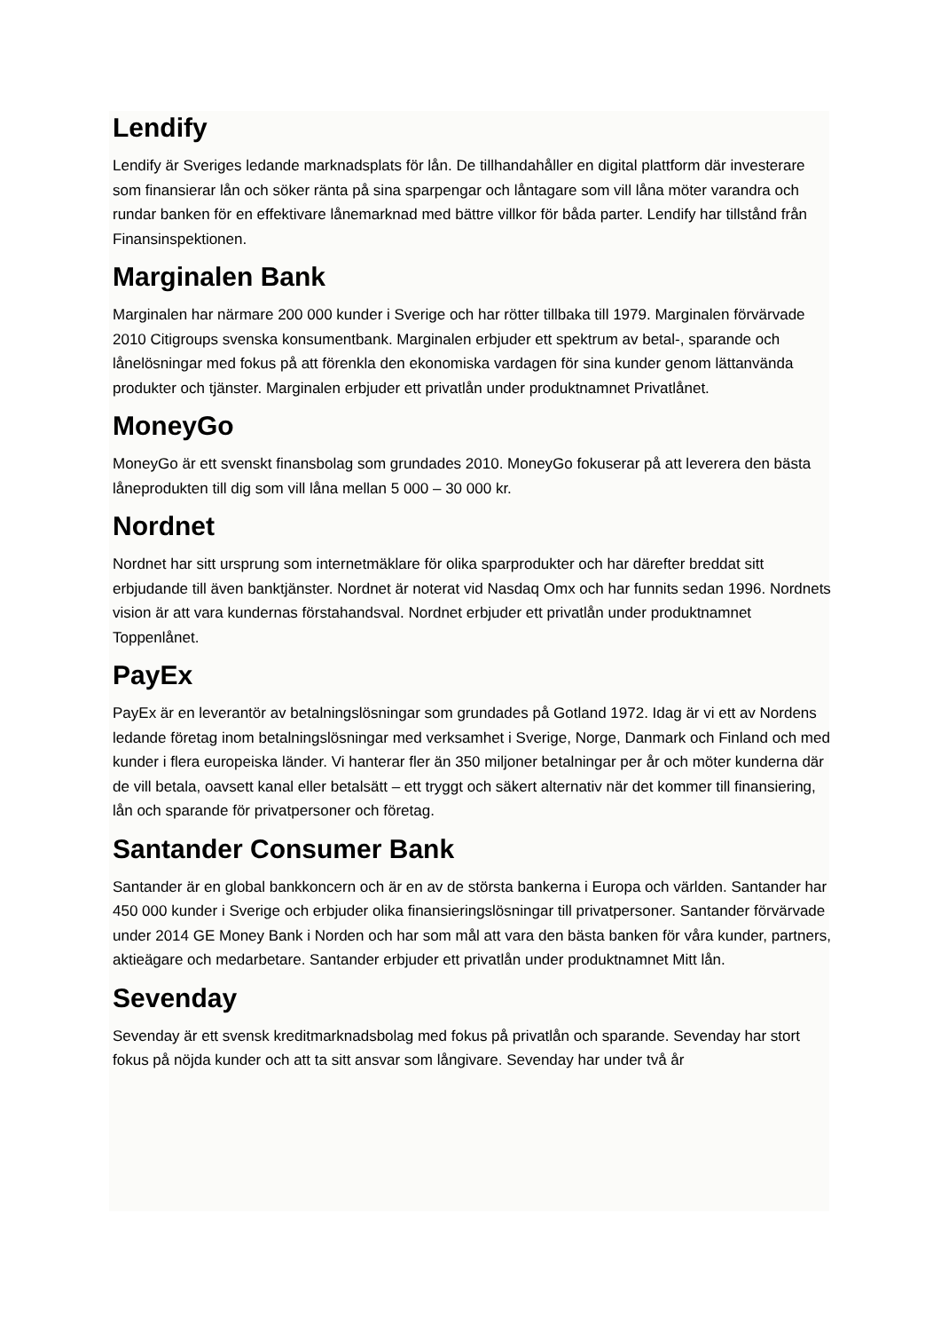Lendify
Lendify är Sveriges ledande marknadsplats för lån. De tillhandahåller en digital plattform där investerare som finansierar lån och söker ränta på sina sparpengar och låntagare som vill låna möter varandra och rundar banken för en effektivare lånemarknad med bättre villkor för båda parter. Lendify har tillstånd från Finansinspektionen.
Marginalen Bank
Marginalen har närmare 200 000 kunder i Sverige och har rötter tillbaka till 1979. Marginalen förvärvade 2010 Citigroups svenska konsumentbank. Marginalen erbjuder ett spektrum av betal-, sparande och lånelösningar med fokus på att förenkla den ekonomiska vardagen för sina kunder genom lättanvända produkter och tjänster. Marginalen erbjuder ett privatlån under produktnamnet Privatlånet.
MoneyGo
MoneyGo är ett svenskt finansbolag som grundades 2010. MoneyGo fokuserar på att leverera den bästa låneprodukten till dig som vill låna mellan 5 000 – 30 000 kr.
Nordnet
Nordnet har sitt ursprung som internetmäklare för olika sparprodukter och har därefter breddat sitt erbjudande till även banktjänster. Nordnet är noterat vid Nasdaq Omx och har funnits sedan 1996. Nordnets vision är att vara kundernas förstahandsval. Nordnet erbjuder ett privatlån under produktnamnet Toppenlånet.
PayEx
PayEx är en leverantör av betalningslösningar som grundades på Gotland 1972. Idag är vi ett av Nordens ledande företag inom betalningslösningar med verksamhet i Sverige, Norge, Danmark och Finland och med kunder i flera europeiska länder. Vi hanterar fler än 350 miljoner betalningar per år och möter kunderna där de vill betala, oavsett kanal eller betalsätt – ett tryggt och säkert alternativ när det kommer till finansiering, lån och sparande för privatpersoner och företag.
Santander Consumer Bank
Santander är en global bankkoncern och är en av de största bankerna i Europa och världen. Santander har 450 000 kunder i Sverige och erbjuder olika finansieringslösningar till privatpersoner. Santander förvärvade under 2014 GE Money Bank i Norden och har som mål att vara den bästa banken för våra kunder, partners, aktieägare och medarbetare. Santander erbjuder ett privatlån under produktnamnet Mitt lån.
Sevenday
Sevenday är ett svensk kreditmarknadsbolag med fokus på privatlån och sparande. Sevenday har stort fokus på nöjda kunder och att ta sitt ansvar som långivare. Sevenday har under två år